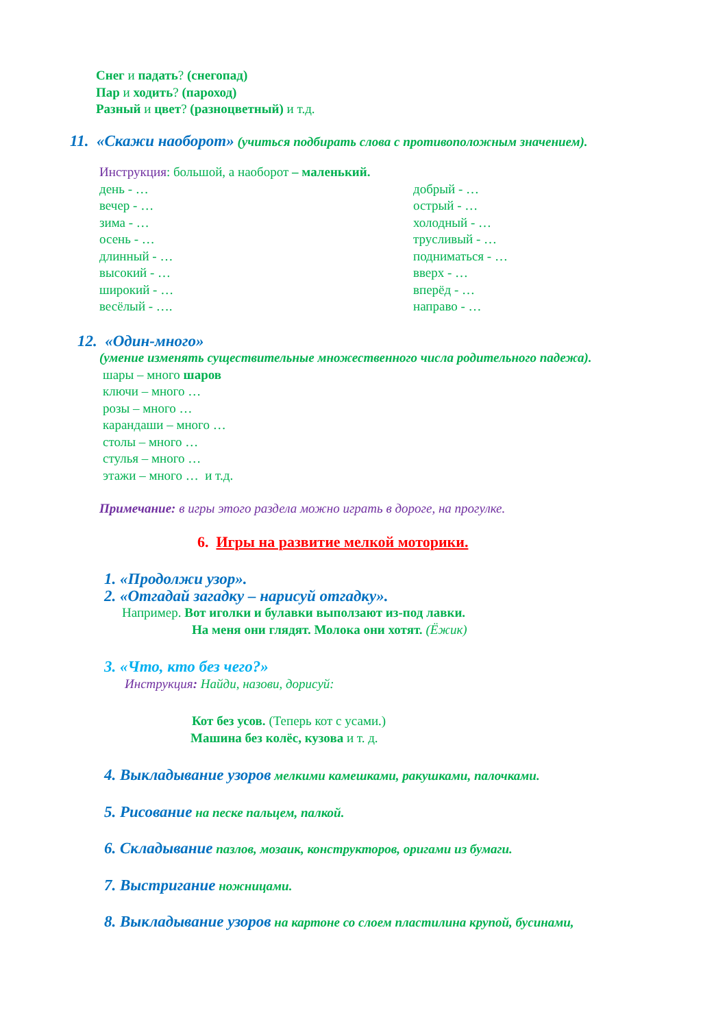Снег и падать? (снегопад)
Пар и ходить? (пароход)
Разный и цвет? (разноцветный) и т.д.
11. «Скажи наоборот» (учиться подбирать слова с противоположным значением).
Инструкция: большой, а наоборот – маленький.
день - …
вечер - …
зима - …
осень - …
длинный - …
высокий - …
широкий - …
весёлый - ….
добрый - …
острый - …
холодный - …
трусливый - …
подниматься - …
вверх - …
вперёд - …
направо - …
12. «Один-много»
(умение изменять существительные множественного числа родительного падежа).
шары – много шаров
ключи – много …
розы – много …
карандаши – много …
столы – много …
стулья – много …
этажи – много … и т.д.
Примечание: в игры этого раздела можно играть в дороге, на прогулке.
6. Игры на развитие мелкой моторики.
1. «Продолжи узор».
2. «Отгадай загадку – нарисуй отгадку».
Например. Вот иголки и булавки выползают из-под лавки.
На меня они глядят. Молока они хотят. (Ёжик)
3. «Что, кто без чего?»
Инструкция: Найди, назови, дорисуй:
Кот без усов. (Теперь кот с усами.)
Машина без колёс, кузова и т. д.
4. Выкладывание узоров мелкими камешками, ракушками, палочками.
5. Рисование на песке пальцем, палкой.
6. Складывание пазлов, мозаик, конструкторов, оригами из бумаги.
7. Выстригание ножницами.
8. Выкладывание узоров на картоне со слоем пластилина крупой, бусинами,